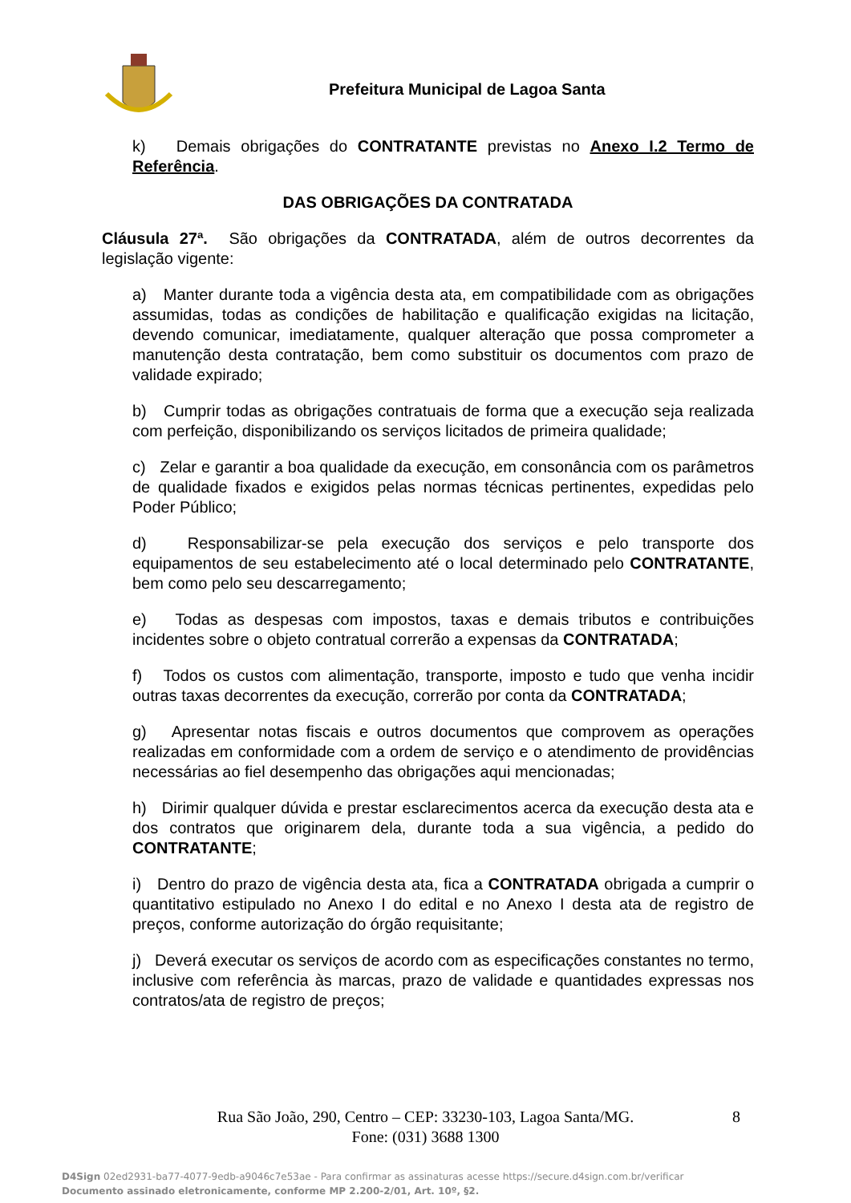Prefeitura Municipal de Lagoa Santa
k) Demais obrigações do CONTRATANTE previstas no Anexo I.2 Termo de Referência.
DAS OBRIGAÇÕES DA CONTRATADA
Cláusula 27ª. São obrigações da CONTRATADA, além de outros decorrentes da legislação vigente:
a) Manter durante toda a vigência desta ata, em compatibilidade com as obrigações assumidas, todas as condições de habilitação e qualificação exigidas na licitação, devendo comunicar, imediatamente, qualquer alteração que possa comprometer a manutenção desta contratação, bem como substituir os documentos com prazo de validade expirado;
b) Cumprir todas as obrigações contratuais de forma que a execução seja realizada com perfeição, disponibilizando os serviços licitados de primeira qualidade;
c) Zelar e garantir a boa qualidade da execução, em consonância com os parâmetros de qualidade fixados e exigidos pelas normas técnicas pertinentes, expedidas pelo Poder Público;
d) Responsabilizar-se pela execução dos serviços e pelo transporte dos equipamentos de seu estabelecimento até o local determinado pelo CONTRATANTE, bem como pelo seu descarregamento;
e) Todas as despesas com impostos, taxas e demais tributos e contribuições incidentes sobre o objeto contratual correrão a expensas da CONTRATADA;
f) Todos os custos com alimentação, transporte, imposto e tudo que venha incidir outras taxas decorrentes da execução, correrão por conta da CONTRATADA;
g) Apresentar notas fiscais e outros documentos que comprovem as operações realizadas em conformidade com a ordem de serviço e o atendimento de providências necessárias ao fiel desempenho das obrigações aqui mencionadas;
h) Dirimir qualquer dúvida e prestar esclarecimentos acerca da execução desta ata e dos contratos que originarem dela, durante toda a sua vigência, a pedido do CONTRATANTE;
i) Dentro do prazo de vigência desta ata, fica a CONTRATADA obrigada a cumprir o quantitativo estipulado no Anexo I do edital e no Anexo I desta ata de registro de preços, conforme autorização do órgão requisitante;
j) Deverá executar os serviços de acordo com as especificações constantes no termo, inclusive com referência às marcas, prazo de validade e quantidades expressas nos contratos/ata de registro de preços;
Rua São João, 290, Centro – CEP: 33230-103, Lagoa Santa/MG. 8
Fone: (031) 3688 1300
D4Sign 02ed2931-ba77-4077-9edb-a9046c7e53ae - Para confirmar as assinaturas acesse https://secure.d4sign.com.br/verificar
Documento assinado eletronicamente, conforme MP 2.200-2/01, Art. 10º, §2.